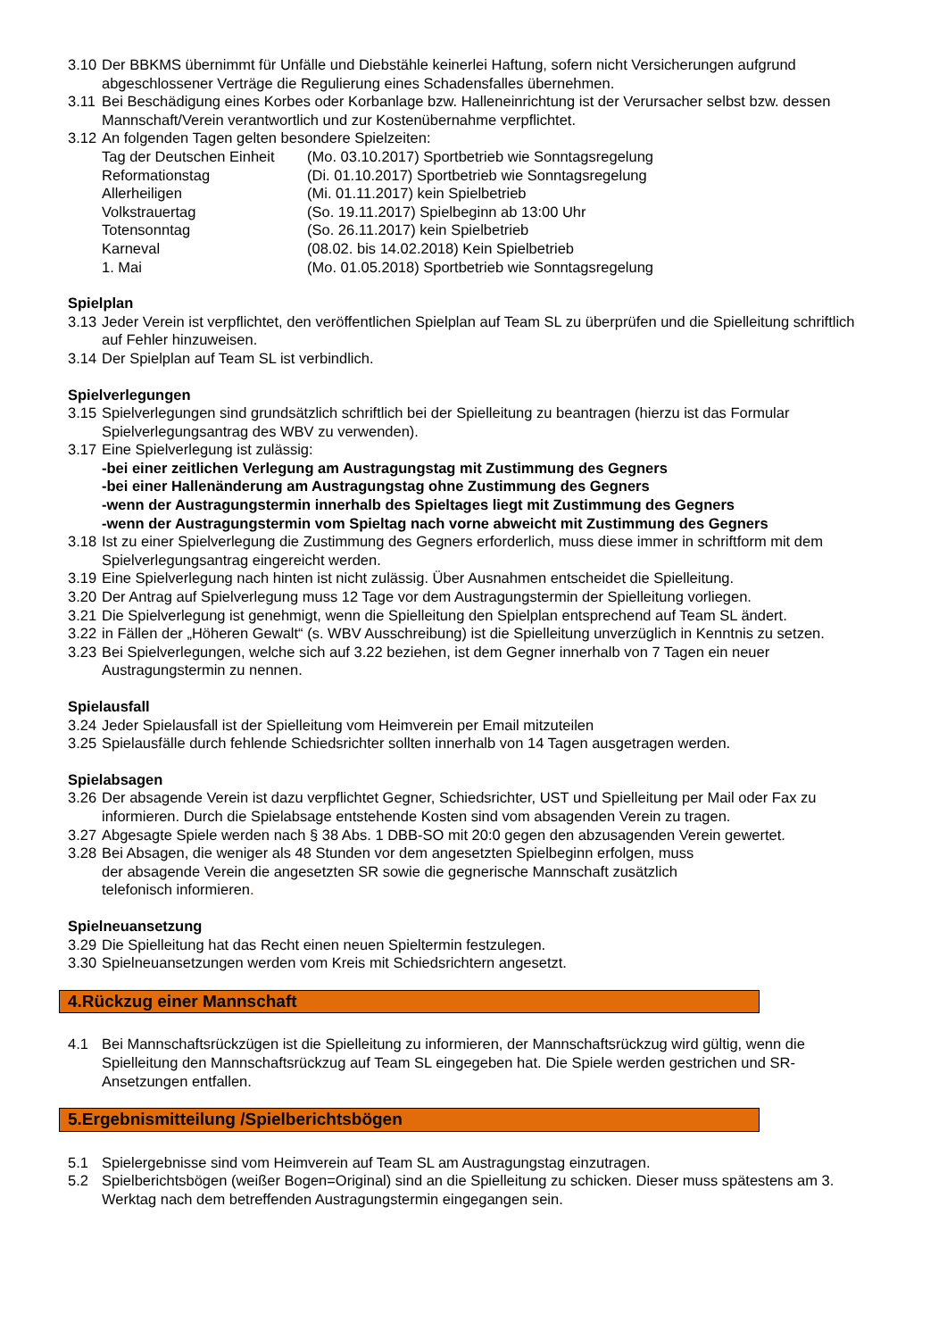3.10 Der BBKMS übernimmt für Unfälle und Diebstähle keinerlei Haftung, sofern nicht Versicherungen aufgrund abgeschlossener Verträge die Regulierung eines Schadensfalles übernehmen.
3.11 Bei Beschädigung eines Korbes oder Korbanlage bzw. Halleneinrichtung ist der Verursacher selbst bzw. dessen Mannschaft/Verein verantwortlich und zur Kostenübernahme verpflichtet.
3.12 An folgenden Tagen gelten besondere Spielzeiten:
Tag der Deutschen Einheit (Mo. 03.10.2017) Sportbetrieb wie Sonntagsregelung
Reformationstag (Di. 01.10.2017) Sportbetrieb wie Sonntagsregelung
Allerheiligen (Mi. 01.11.2017) kein Spielbetrieb
Volkstrauertag (So. 19.11.2017) Spielbeginn ab 13:00 Uhr
Totensonntag (So. 26.11.2017) kein Spielbetrieb
Karneval (08.02. bis 14.02.2018) Kein Spielbetrieb
1. Mai (Mo. 01.05.2018) Sportbetrieb wie Sonntagsregelung
Spielplan
3.13 Jeder Verein ist verpflichtet, den veröffentlichen Spielplan auf Team SL zu überprüfen und die Spielleitung schriftlich auf Fehler hinzuweisen.
3.14 Der Spielplan auf Team SL ist verbindlich.
Spielverlegungen
3.15 Spielverlegungen sind grundsätzlich schriftlich bei der Spielleitung zu beantragen (hierzu ist das Formular Spielverlegungsantrag des WBV zu verwenden).
3.17 Eine Spielverlegung ist zulässig:
-bei einer zeitlichen Verlegung am Austragungstag mit Zustimmung des Gegners
-bei einer Hallenänderung am Austragungstag ohne Zustimmung des Gegners
-wenn der Austragungstermin innerhalb des Spieltages liegt mit Zustimmung des Gegners
-wenn der Austragungstermin vom Spieltag nach vorne abweicht mit Zustimmung des Gegners
3.18 Ist zu einer Spielverlegung die Zustimmung des Gegners erforderlich, muss diese immer in schriftform mit dem Spielverlegungsantrag eingereicht werden.
3.19 Eine Spielverlegung nach hinten ist nicht zulässig. Über Ausnahmen entscheidet die Spielleitung.
3.20 Der Antrag auf Spielverlegung muss 12 Tage vor dem Austragungstermin der Spielleitung vorliegen.
3.21 Die Spielverlegung ist genehmigt, wenn die Spielleitung den Spielplan entsprechend auf Team SL ändert.
3.22 in Fällen der „Höheren Gewalt“ (s. WBV Ausschreibung) ist die Spielleitung unverzüglich in Kenntnis zu setzen.
3.23 Bei Spielverlegungen, welche sich auf 3.22 beziehen, ist dem Gegner innerhalb von 7 Tagen ein neuer Austragungstermin zu nennen.
Spielausfall
3.24 Jeder Spielausfall ist der Spielleitung vom Heimverein per Email mitzuteilen
3.25 Spielausfälle durch fehlende Schiedsrichter sollten innerhalb von 14 Tagen ausgetragen werden.
Spielabsagen
3.26 Der absagende Verein ist dazu verpflichtet Gegner, Schiedsrichter, UST und Spielleitung per Mail oder Fax zu informieren. Durch die Spielabsage entstehende Kosten sind vom absagenden Verein zu tragen.
3.27 Abgesagte Spiele werden nach § 38 Abs. 1 DBB-SO mit 20:0 gegen den abzusagenden Verein gewertet.
3.28 Bei Absagen, die weniger als 48 Stunden vor dem angesetzten Spielbeginn erfolgen, muss
der absagende Verein die angesetzten SR sowie die gegnerische Mannschaft zusätzlich
telefonisch informieren.
Spielneuansetzung
3.29 Die Spielleitung hat das Recht einen neuen Spieltermin festzulegen.
3.30 Spielneuansetzungen werden vom Kreis mit Schiedsrichtern angesetzt.
4.Rückzug einer Mannschaft
4.1 Bei Mannschaftsrückzügen ist die Spielleitung zu informieren, der Mannschaftsrückzug wird gültig, wenn die Spielleitung den Mannschaftsrückzug auf Team SL eingegeben hat. Die Spiele werden gestrichen und SR-Ansetzungen entfallen.
5.Ergebnismitteilung /Spielberichtsbögen
5.1 Spielergebnisse sind vom Heimverein auf Team SL am Austragungstag einzutragen.
5.2 Spielberichtsbögen (weißer Bogen=Original) sind an die Spielleitung zu schicken. Dieser muss spätestens am 3. Werktag nach dem betreffenden Austragungstermin eingegangen sein.